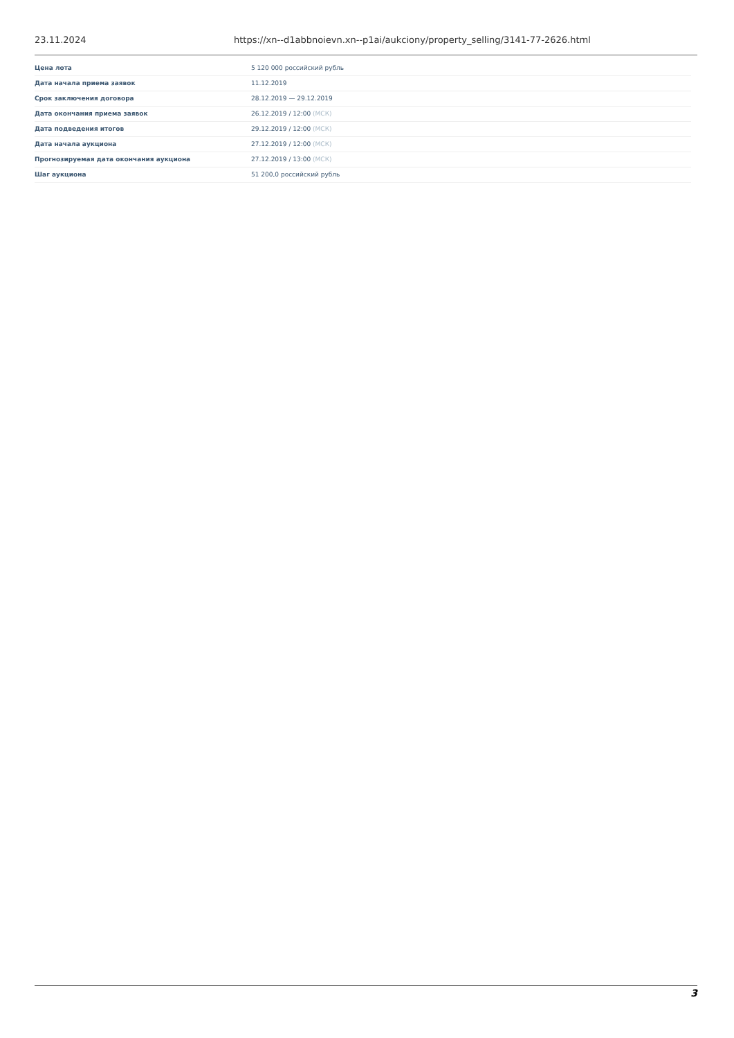23.11.2024 https://xn--d1abbnoievn.xn--p1ai/aukciony/property_selling/3141-77-2626.html
| Цена лота | 5 120 000 российский рубль |
| Дата начала приема заявок | 11.12.2019 |
| Срок заключения договора | 28.12.2019 — 29.12.2019 |
| Дата окончания приема заявок | 26.12.2019 / 12:00 (МСК) |
| Дата подведения итогов | 29.12.2019 / 12:00 (МСК) |
| Дата начала аукциона | 27.12.2019 / 12:00 (МСК) |
| Прогнозируемая дата окончания аукциона | 27.12.2019 / 13:00 (МСК) |
| Шаг аукциона | 51 200,0 российский рубль |
3